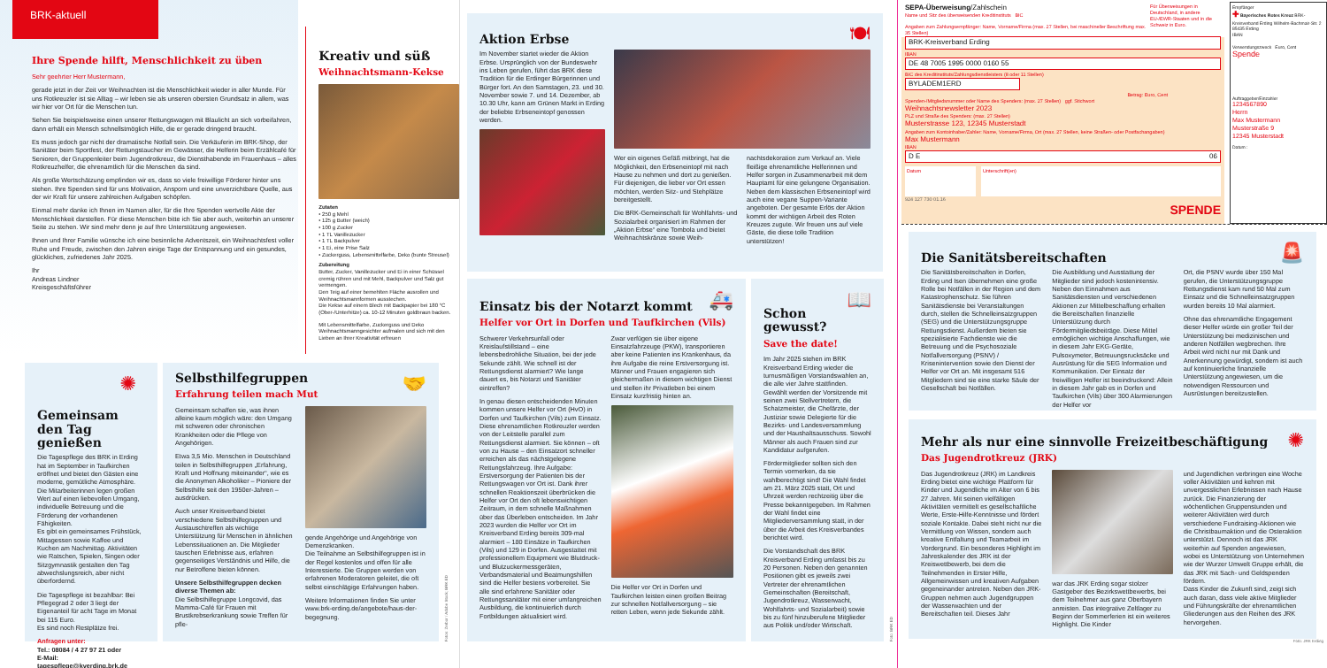BRK-aktuell
Ihre Spende hilft, Menschlichkeit zu üben
Sehr geehrter Herr Mustermann,
gerade jetzt in der Zeit vor Weihnachten ist die Menschlichkeit wieder in aller Munde. Für uns Rotkreuzler ist sie Alltag – wir leben sie als unseren obersten Grundsatz in allem, was wir hier vor Ort für die Menschen tun.
Sehen Sie beispielsweise einen unserer Rettungswagen mit Blaulicht an sich vorbeifahren, dann erhält ein Mensch schnellstmöglich Hilfe, die er gerade dringend braucht.
Es muss jedoch gar nicht der dramatische Notfall sein. Die Verkäuferin im BRK-Shop, der Sanitäter beim Sportfest, der Rettungstaucher im Gewässer, die Helferin beim Erzählcafé für Senioren, der Gruppenleiter beim Jugendrotkreuz, die Diensthabende im Frauenhaus – alles Rotkreuzhelfer, die ehrenamtlich für die Menschen da sind.
Als große Wertschätzung empfinden wir es, dass so viele freiwillige Förderer hinter uns stehen. Ihre Spenden sind für uns Motivation, Ansporn und eine unverzichtbare Quelle, aus der wir Kraft für unsere zahlreichen Aufgaben schöpfen.
Einmal mehr danke ich Ihnen im Namen aller, für die Ihre Spenden wertvolle Akte der Menschlichkeit darstellen. Für diese Menschen bitte ich Sie aber auch, weiterhin an unserer Seite zu stehen. Wir sind mehr denn je auf Ihre Unterstützung angewiesen.
Ihnen und Ihrer Familie wünsche ich eine besinnliche Adventszeit, ein Weihnachtsfest voller Ruhe und Freude, zwischen den Jahren einige Tage der Entspannung und ein gesundes, glückliches, zufriedenes Jahr 2025.
Ihr
Andreas Lindner
Kreisgeschäftsführer
Kreativ und süß
Weihnachtsmann-Kekse
Zutaten
• 250 g Mehl
• 125 g Butter (weich)
• 100 g Zucker
• 1 TL Vanillezucker
• 1 TL Backpulver
• 1 Ei, eine Prise Salz
• Zuckerguss, Lebensmittelfarbe, Deko (bunte Streusel)
Zubereitung
Butter, Zucker, Vanillezucker und Ei in einer Schüssel cremig rühren und mit Mehl, Backpulver und Salz gut vermengen.
Den Teig auf einer bemehlten Fläche ausrollen und Weihnachtsmannformen ausstechen.
Die Kekse auf einem Blech mit Backpapier bei 180 °C (Ober-/Unterhitze) ca. 10-12 Minuten goldbraun backen.
Mit Lebensmittelfarbe, Zuckerguss und Deko Weihnachtsmanngesichter aufmalen und sich mit den Lieben an Ihrer Kreativität erfreuen
✺
Gemeinsam den Tag genießen
Die Tagespflege des BRK in Erding hat im September in Taufkirchen eröffnet und bietet den Gästen eine moderne, gemütliche Atmosphäre. Die Mitarbeiterinnen legen großen Wert auf einen liebevollen Umgang, individuelle Betreuung und die Förderung der vorhandenen Fähigkeiten.
Es gibt ein gemeinsames Frühstück, Mittagessen sowie Kaffee und Kuchen am Nachmittag. Aktivitäten wie Ratschen, Spielen, Singen oder Sitzgymnastik gestalten den Tag abwechslungsreich, aber nicht überfordernd.
Die Tagespflege ist bezahlbar: Bei Pflegegrad 2 oder 3 liegt der Eigenanteil für acht Tage im Monat bei 115 Euro.
Es sind noch Restplätze frei.
Anfragen unter:
Tel.: 08084 / 4 27 97 21 oder
E-Mail: tagespflege@kverding.brk.de
🤝
Selbsthilfegruppen
Erfahrung teilen mach Mut
Gemeinsam schaffen sie, was ihnen alleine kaum möglich wäre: den Umgang mit schweren oder chronischen Krankheiten oder die Pflege von Angehörigen.
Etwa 3,5 Mio. Menschen in Deutschland teilen in Selbsthilfegruppen „Erfahrung, Kraft und Hoffnung miteinander“, wie es die Anonymen Alkoholiker – Pioniere der Selbsthilfe seit den 1950er-Jahren – ausdrücken.
Auch unser Kreisverband bietet verschiedene Selbsthilfegruppen und Austauschtreffen als wichtige Unterstützung für Menschen in ähnlichen Lebenssituationen an. Die Mitglieder tauschen Erlebnisse aus, erfahren gegenseitiges Verständnis und Hilfe, die nur Betroffene bieten können.
Unsere Selbsthilfegruppen decken diverse Themen ab:
Die Selbsthilfegruppe Longcovid, das Mamma-Café für Frauen mit Brustkrebserkrankung sowie Treffen für pfle-
gende Angehörige und Angehörige von Demenzkranken.
Die Teilnahme an Selbsthilfegruppen ist in der Regel kostenlos und offen für alle Interessierte. Die Gruppen werden von erfahrenen Moderatoren geleitet, die oft selbst einschlägige Erfahrungen haben.
Weitere Informationen finden Sie unter www.brk-erding.de/angebote/haus-der-begegnung.
Fotos: Zerbor / Adobe Stock; BRK ED
🍽
Aktion Erbse
Im November startet wieder die Aktion Erbse. Ursprünglich von der Bundeswehr ins Leben gerufen, führt das BRK diese Tradition für die Erdinger Bürgerinnen und Bürger fort. An den Samstagen, 23. und 30. November sowie 7. und 14. Dezember, ab 10.30 Uhr, kann am Grünen Markt in Erding der beliebte Erbseneintopf genossen werden.
Wer ein eigenes Gefäß mitbringt, hat die Möglichkeit, den Erbseneintopf mit nach Hause zu nehmen und dort zu genießen. Für diejenigen, die lieber vor Ort essen möchten, werden Sitz- und Stehplätze bereitgestellt.
Die BRK-Gemeinschaft für Wohlfahrts- und Sozialarbeit organisiert im Rahmen der „Aktion Erbse“ eine Tombola und bietet Weihnachtskränze sowie Weih-
nachtsdekoration zum Verkauf an. Viele fleißige ehrenamtliche Helferinnen und Helfer sorgen in Zusammenarbeit mit dem Hauptamt für eine gelungene Organisation. Neben dem klassischen Erbseneintopf wird auch eine vegane Suppen-Variante angeboten. Der gesamte Erlös der Aktion kommt der wichtigen Arbeit des Roten Kreuzes zugute. Wir freuen uns auf viele Gäste, die diese tolle Tradition unterstützen!
🚑
Einsatz bis der Notarzt kommt
Helfer vor Ort in Dorfen und Taufkirchen (Vils)
Schwerer Verkehrsunfall oder Kreislaufstillstand – eine lebensbedrohliche Situation, bei der jede Sekunde zählt. Wie schnell ist der Rettungsdienst alarmiert? Wie lange dauert es, bis Notarzt und Sanitäter eintreffen?
In genau diesen entscheidenden Minuten kommen unsere Helfer vor Ort (HvO) in Dorfen und Taufkirchen (Vils) zum Einsatz. Diese ehrenamtlichen Rotkreuzler werden von der Leitstelle parallel zum Rettungsdienst alarmiert. Sie können – oft von zu Hause – den Einsatzort schneller erreichen als das nächstgelegene Rettungsfahrzeug. Ihre Aufgabe: Erstversorgung der Patienten bis der Rettungswagen vor Ort ist. Dank ihrer schnellen Reaktionszeit überbrücken die Helfer vor Ort den oft lebenswichtigen Zeitraum, in dem schnelle Maßnahmen über das Überleben entscheiden. Im Jahr 2023 wurden die Helfer vor Ort im Kreisverband Erding bereits 309-mal alarmiert – 180 Einsätze in Taufkirchen (Vils) und 129 in Dorfen. Ausgestattet mit professionellem Equipment wie Blutdruck- und Blutzuckermessgeräten, Verbandsmaterial und Beatmungshilfen sind die Helfer bestens vorbereitet. Sie alle sind erfahrene Sanitäter oder Rettungssanitäter mit einer umfangreichen Ausbildung, die kontinuierlich durch Fortbildungen aktualisiert wird.
Zwar verfügen sie über eigene Einsatzfahrzeuge (PKW), transportieren aber keine Patienten ins Krankenhaus, da ihre Aufgabe die reine Erstversorgung ist. Männer und Frauen engagieren sich gleichermaßen in diesem wichtigen Dienst und stellen ihr Privatleben bei einem Einsatz kurzfristig hinten an.
Die Helfer vor Ort in Dorfen und Taufkirchen leisten einen großen Beitrag zur schnellen Notfallversorgung – sie retten Leben, wenn jede Sekunde zählt.
📖
Schon gewusst?
Save the date!
Im Jahr 2025 stehen im BRK Kreisverband Erding wieder die turnusmäßigen Vorstandswahlen an, die alle vier Jahre stattfinden. Gewählt werden der Vorsitzende mit seinen zwei Stellvertretern, die Schatzmeister, die Chefärzte, der Justiziar sowie Delegierte für die Bezirks- und Landesversammlung und der Haushaltsausschuss. Sowohl Männer als auch Frauen sind zur Kandidatur aufgerufen.
Fördermitglieder sollten sich den Termin vormerken, da sie wahlberechtigt sind! Die Wahl findet am 21. März 2025 statt, Ort und Uhrzeit werden rechtzeitig über die Presse bekanntgegeben. Im Rahmen der Wahl findet eine Mitgliederversammlung statt, in der über die Arbeit des Kreisverbandes berichtet wird.
Die Vorstandschaft des BRK Kreisverband Erding umfasst bis zu 20 Personen. Neben den genannten Positionen gibt es jeweils zwei Vertreter der ehrenamtlichen Gemeinschaften (Bereitschaft, Jugendrotkreuz, Wasserwacht, Wohlfahrts- und Sozialarbeit) sowie bis zu fünf hinzuberufene Mitglieder aus Politik und/oder Wirtschaft.
Foto: BRK ED
SEPA-Überweisung/Zahlschein Für Überweisungen in Deutschland, in andere EU-/EWR-Staaten und in die Schweiz in Euro.
Name und Sitz des überweisenden Kreditinstituts BIC
Angaben zum Zahlungsempfänger: Name, Vorname/Firma (max. 27 Stellen, bei maschineller Beschriftung max. 35 Stellen)
BRK-Kreisverband Erding
IBAN
DE 48 7005 1995 0000 0160 55
BIC des Kreditinstituts/Zahlungsdienstleisters (8 oder 11 Stellen)
BYLADEM1ERD
Betrag: Euro, Cent
Spenden-/Mitgliedsnummer oder Name des Spenders: (max. 27 Stellen) ggf. Stichwort
Weihnachtsnewsletter 2023
PLZ und Straße des Spenders: (max. 27 Stellen)
Musterstrasse 123, 12345 Musterstadt
Angaben zum Kontoinhaber/Zahler: Name, Vorname/Firma, Ort (max. 27 Stellen, keine Straßen- oder Postfachangaben)
Max Mustermann
IBAN
D E 06
Datum Unterschrift(en)
924 127 730 01.16
SPENDE
Empfänger
✚ Bayerisches Rotes Kreuz BRK-Kreisverband Erding Wilhelm-Bachmair-Str. 2 85435 Erding
IBAN
Verwendungszweck Euro, Cent
Spende
Auftraggeber/Einzahler
1234567890
Herrn
Max Mustermann
Musterstraße 9
12345 Musterstadt
Datum :
🚨
Die Sanitätsbereitschaften
Die Sanitätsbereitschaften in Dorfen, Erding und Isen übernehmen eine große Rolle bei Notfällen in der Region und dem Katastrophenschutz. Sie führen Sanitätsdienste bei Veranstaltungen durch, stellen die Schnelleinsatzgruppen (SEG) und die Unterstützungsgruppe Rettungsdienst. Außerdem bieten sie spezialisierte Fachdienste wie die Betreuung und die Psychosoziale Notfallversorgung (PSNV) / Krisenintervention sowie den Dienst der Helfer vor Ort an. Mit insgesamt 516 Mitgliedern sind sie eine starke Säule der Gesellschaft bei Notfällen.
Die Ausbildung und Ausstattung der Mitglieder sind jedoch kostenintensiv. Neben den Einnahmen aus Sanitätsdiensten und verschiedenen Aktionen zur Mittelbeschaffung erhalten die Bereitschaften finanzielle Unterstützung durch Fördermitgliedsbeiträge. Diese Mittel ermöglichen wichtige Anschaffungen, wie in diesem Jahr EKG-Geräte, Pulsoxymeter, Betreuungsrucksäcke und Ausrüstung für die SEG Information und Kommunikation. Der Einsatz der freiwilligen Helfer ist beeindruckend: Allein in diesem Jahr gab es in Dorfen und Taufkirchen (Vils) über 300 Alarmierungen der Helfer vor
Ort, die PSNV wurde über 150 Mal gerufen, die Unterstützungsgruppe Rettungsdienst kam rund 50 Mal zum Einsatz und die Schnelleinsatzgruppen wurden bereits 10 Mal alarmiert.
Ohne das ehrenamtliche Engagement dieser Helfer würde ein großer Teil der Unterstützung bei medizinischen und anderen Notfällen wegbrechen. Ihre Arbeit wird nicht nur mit Dank und Anerkennung gewürdigt, sondern ist auch auf kontinuierliche finanzielle Unterstützung angewiesen, um die notwendigen Ressourcen und Ausrüstungen bereitzustellen.
✺
Mehr als nur eine sinnvolle Freizeitbeschäftigung
Das Jugendrotkreuz (JRK)
Das Jugendrotkreuz (JRK) im Landkreis Erding bietet eine wichtige Plattform für Kinder und Jugendliche im Alter von 6 bis 27 Jahren. Mit seinen vielfältigen Aktivitäten vermittelt es gesellschaftliche Werte, Erste-Hilfe-Kenntnisse und fördert soziale Kontakte. Dabei steht nicht nur die Vermittlung von Wissen, sondern auch kreative Entfaltung und Teamarbeit im Vordergrund. Ein besonderes Highlight im Jahreskalender des JRK ist der Kreiswettbewerb, bei dem die Teilnehmenden in Erster Hilfe, Allgemeinwissen und kreativen Aufgaben gegeneinander antreten. Neben den JRK-Gruppen nehmen auch Jugendgruppen der Wasserwachten und der Bereitschaften teil. Dieses Jahr
war das JRK Erding sogar stolzer Gastgeber des Bezirkswettbewerbs, bei dem Teilnehmer aus ganz Oberbayern anreisten. Das integrative Zeltlager zu Beginn der Sommerferien ist ein weiteres Highlight. Die Kinder
und Jugendlichen verbringen eine Woche voller Aktivitäten und kehren mit unvergesslichen Erlebnissen nach Hause zurück. Die Finanzierung der wöchentlichen Gruppenstunden und weiterer Aktivitäten wird durch verschiedene Fundraising-Aktionen wie die Christbaumaktion und die Osteraktion unterstützt. Dennoch ist das JRK weiterhin auf Spenden angewiesen, wobei es Unterstützung von Unternehmen wie der Wurzer Umwelt Gruppe erhält, die das JRK mit Sach- und Geldspenden fördern.
Dass Kinder die Zukunft sind, zeigt sich auch daran, dass viele aktive Mitglieder und Führungskräfte der ehrenamtlichen Gliederungen aus den Reihen des JRK hervorgehen.
Foto: JRK Erding